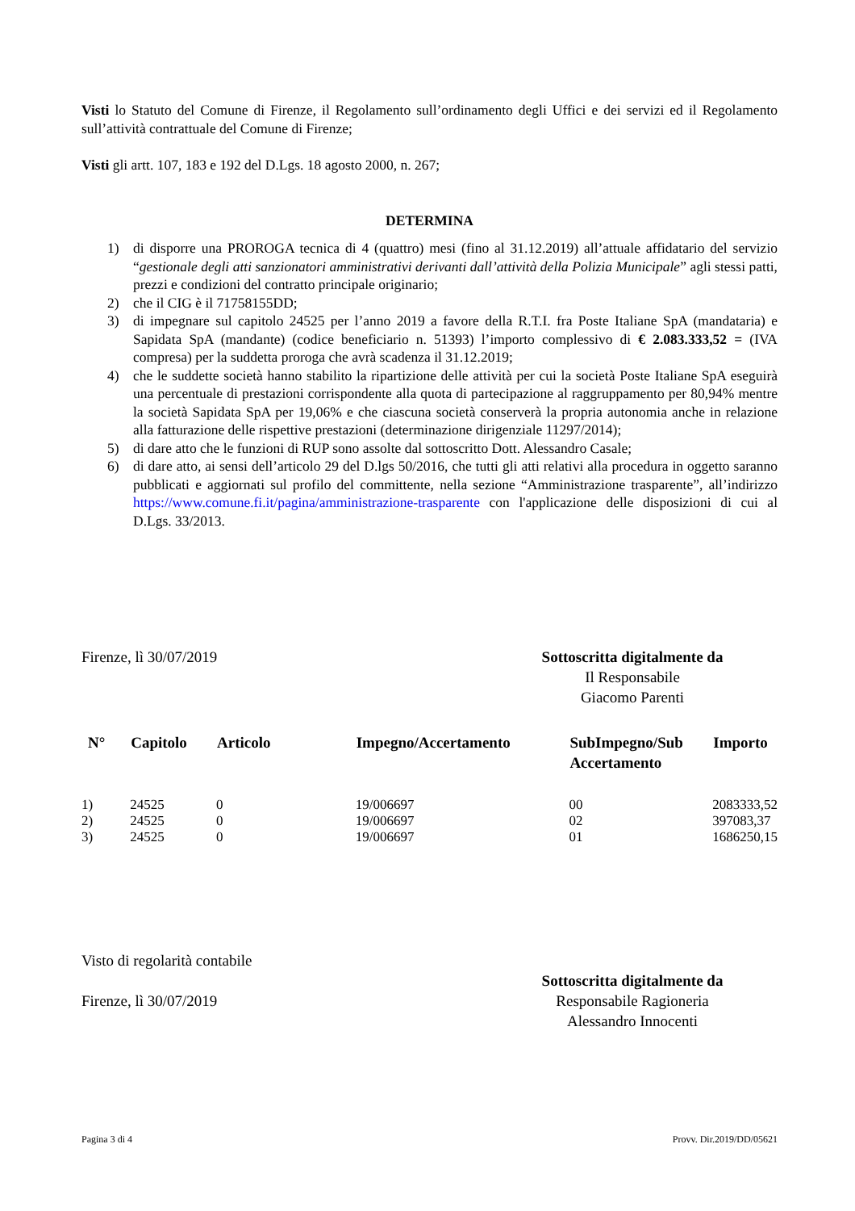Visti lo Statuto del Comune di Firenze, il Regolamento sull’ordinamento degli Uffici e dei servizi ed il Regolamento sull’attività contrattuale del Comune di Firenze;
Visti gli artt. 107, 183 e 192 del D.Lgs. 18 agosto 2000, n. 267;
DETERMINA
1) di disporre una PROROGA tecnica di 4 (quattro) mesi (fino al 31.12.2019) all’attuale affidatario del servizio “gestionale degli atti sanzionatori amministrativi derivanti dall’attività della Polizia Municipale” agli stessi patti, prezzi e condizioni del contratto principale originario;
2) che il CIG è il 71758155DD;
3) di impegnare sul capitolo 24525 per l’anno 2019 a favore della R.T.I. fra Poste Italiane SpA (mandataria) e Sapidata SpA (mandante) (codice beneficiario n. 51393) l’importo complessivo di € 2.083.333,52 = (IVA compresa) per la suddetta proroga che avrà scadenza il 31.12.2019;
4) che le suddette società hanno stabilito la ripartizione delle attività per cui la società Poste Italiane SpA eseguirà una percentuale di prestazioni corrispondente alla quota di partecipazione al raggruppamento per 80,94% mentre la società Sapidata SpA per 19,06% e che ciascuna società conserverà la propria autonomia anche in relazione alla fatturazione delle rispettive prestazioni (determinazione dirigenziale 11297/2014);
5) di dare atto che le funzioni di RUP sono assolte dal sottoscritto Dott. Alessandro Casale;
6) di dare atto, ai sensi dell’articolo 29 del D.lgs 50/2016, che tutti gli atti relativi alla procedura in oggetto saranno pubblicati e aggiornati sul profilo del committente, nella sezione “Amministrazione trasparente”, all’indirizzo https://www.comune.fi.it/pagina/amministrazione-trasparente con l'applicazione delle disposizioni di cui al D.Lgs. 33/2013.
Firenze, lì 30/07/2019 Sottoscritta digitalmente da
Il Responsabile
Giacomo Parenti
| N° | Capitolo | Articolo | Impegno/Accertamento | SubImpegno/Sub Accertamento | Importo |
| --- | --- | --- | --- | --- | --- |
| 1) | 24525 | 0 | 19/006697 | 00 | 2083333,52 |
| 2) | 24525 | 0 | 19/006697 | 02 | 397083,37 |
| 3) | 24525 | 0 | 19/006697 | 01 | 1686250,15 |
Visto di regolarità contabile
Firenze, lì 30/07/2019
Sottoscritta digitalmente da
Responsabile Ragioneria
Alessandro Innocenti
Pagina 3 di 4 Provv. Dir.2019/DD/05621